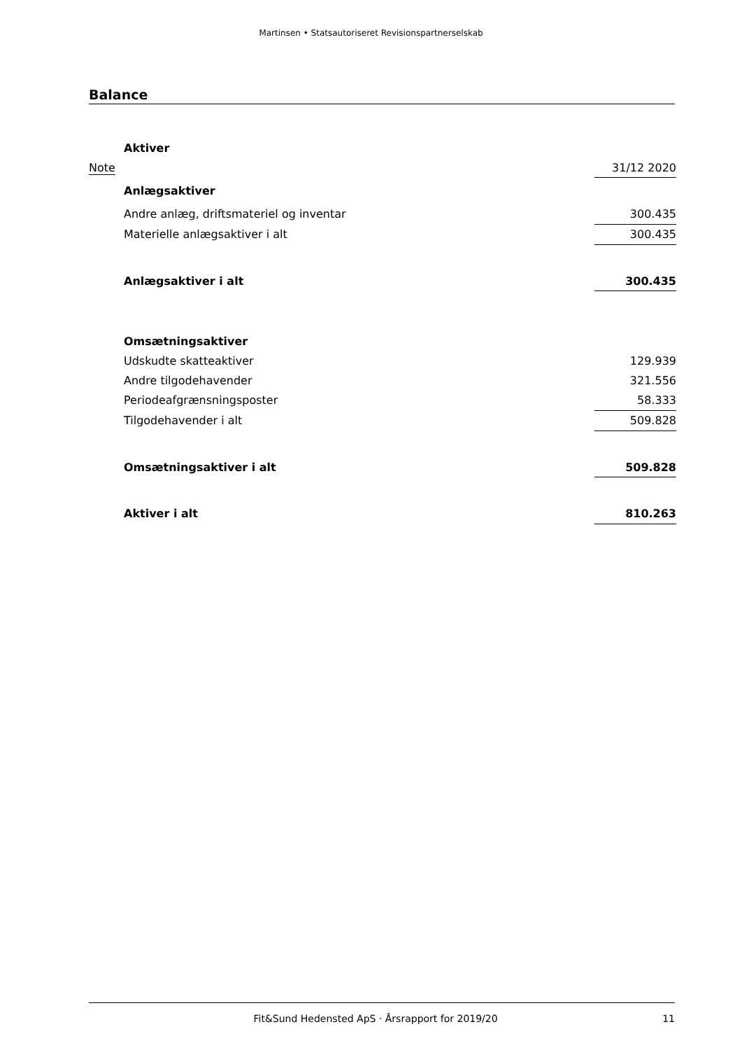Martinsen • Statsautoriseret Revisionspartnerselskab
Balance
| | Aktiver | |
| Note | | 31/12 2020 |
| | Anlægsaktiver | |
| | Andre anlæg, driftsmateriel og inventar | 300.435 |
| | Materielle anlægsaktiver i alt | 300.435 |
| | Anlægsaktiver i alt | 300.435 |
| | Omsætningsaktiver | |
| | Udskudte skatteaktiver | 129.939 |
| | Andre tilgodehavender | 321.556 |
| | Periodeafgrænsningsposter | 58.333 |
| | Tilgodehavender i alt | 509.828 |
| | Omsætningsaktiver i alt | 509.828 |
| | Aktiver i alt | 810.263 |
Fit&Sund Hedensted ApS · Årsrapport for 2019/20 11